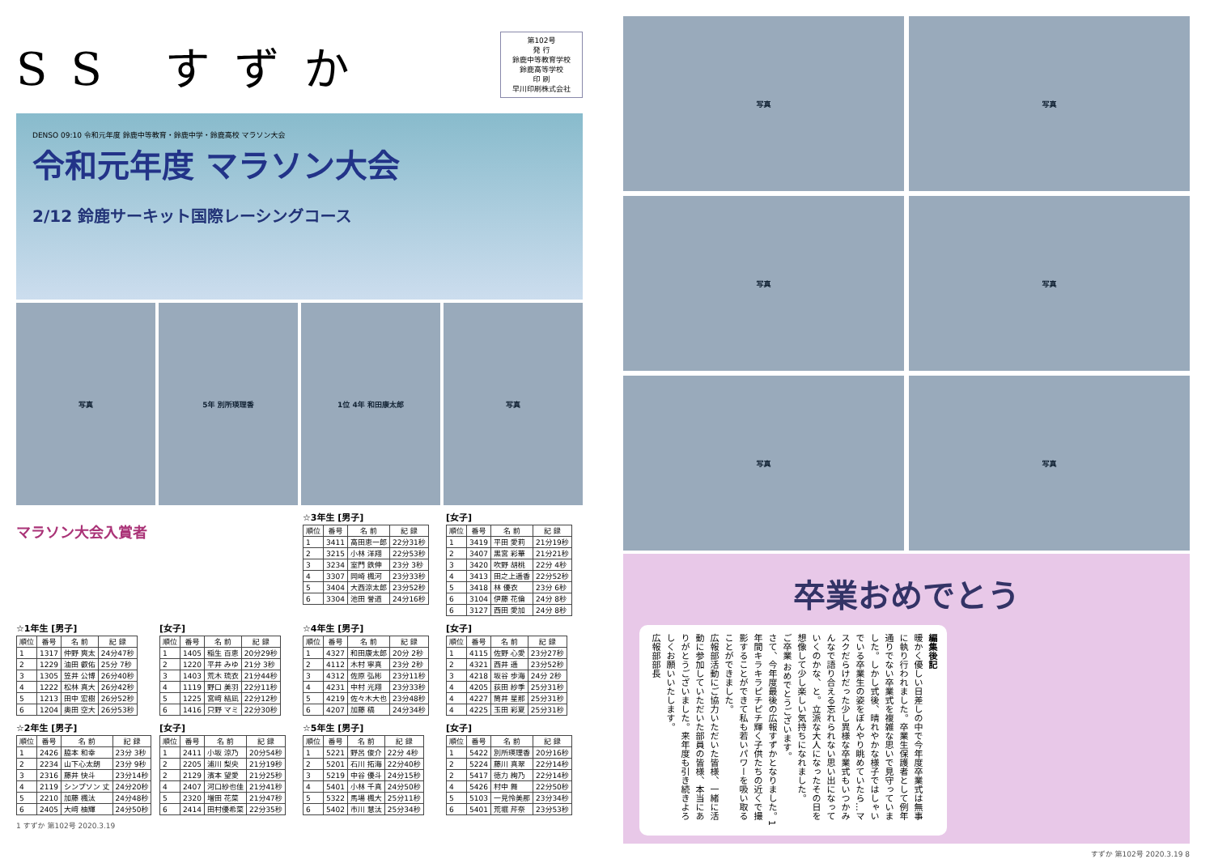SS すずか
第102号
発 行
鈴鹿中等教育学校
鈴鹿高等学校
印 刷
早川印刷株式会社
DENSO 09:10 令和元年度 鈴鹿中等教育・鈴鹿中学・鈴鹿高校 マラソン大会
令和元年度 マラソン大会
2/12 鈴鹿サーキット国際レーシングコース
写真 5年 別所瑛理香 1位 4年 和田康太郎 写真
マラソン大会入賞者
☆3年生 [男子]
| 順位 | 番号 | 名 前 | 記 録 |
| --- | --- | --- | --- |
| 1 | 3411 | 高田恵一郎 | 22分31秒 |
| 2 | 3215 | 小林 洋翔 | 22分53秒 |
| 3 | 3234 | 室門 鉄伸 | 23分 3秒 |
| 4 | 3307 | 岡崎 楓河 | 23分33秒 |
| 5 | 3404 | 大西涼太郎 | 23分52秒 |
| 6 | 3304 | 池田 誉道 | 24分16秒 |
[女子]
| 順位 | 番号 | 名 前 | 記 録 |
| --- | --- | --- | --- |
| 1 | 3419 | 平田 愛莉 | 21分19秒 |
| 2 | 3407 | 黒宮 彩華 | 21分21秒 |
| 3 | 3420 | 吹野 胡桃 | 22分 4秒 |
| 4 | 3413 | 田之上遥香 | 22分52秒 |
| 5 | 3418 | 林 優衣 | 23分 6秒 |
| 6 | 3104 | 伊藤 花倫 | 24分 8秒 |
| 6 | 3127 | 西田 愛加 | 24分 8秒 |
☆1年生 [男子]
| 順位 | 番号 | 名 前 | 記 録 |
| --- | --- | --- | --- |
| 1 | 1317 | 仲野 爽太 | 24分47秒 |
| 2 | 1229 | 油田 叡佑 | 25分 7秒 |
| 3 | 1305 | 笠井 公博 | 26分40秒 |
| 4 | 1222 | 松林 真大 | 26分42秒 |
| 5 | 1213 | 田中 宏樹 | 26分52秒 |
| 6 | 1204 | 奥田 空大 | 26分53秒 |
[女子]
| 順位 | 番号 | 名 前 | 記 録 |
| --- | --- | --- | --- |
| 1 | 1405 | 稲生 百恵 | 20分29秒 |
| 2 | 1220 | 平井 みゆ | 21分 3秒 |
| 3 | 1403 | 荒木 琉衣 | 21分44秒 |
| 4 | 1119 | 野口 美羽 | 22分11秒 |
| 5 | 1225 | 宮﨑 結凪 | 22分12秒 |
| 6 | 1416 | 只野 マミ | 22分30秒 |
☆4年生 [男子]
| 順位 | 番号 | 名 前 | 記 録 |
| --- | --- | --- | --- |
| 1 | 4327 | 和田康太郎 | 20分 2秒 |
| 2 | 4112 | 木村 寧真 | 23分 2秒 |
| 3 | 4312 | 佐原 弘彬 | 23分11秒 |
| 4 | 4231 | 中村 光翔 | 23分33秒 |
| 5 | 4219 | 佐々木大也 | 23分48秒 |
| 6 | 4207 | 加藤 稿 | 24分34秒 |
[女子]
| 順位 | 番号 | 名 前 | 記 録 |
| --- | --- | --- | --- |
| 1 | 4115 | 佐野 心愛 | 23分27秒 |
| 2 | 4321 | 西井 遥 | 23分52秒 |
| 3 | 4218 | 坂谷 歩海 | 24分 2秒 |
| 4 | 4205 | 荻田 紗季 | 25分31秒 |
| 4 | 4227 | 筒井 星那 | 25分31秒 |
| 4 | 4225 | 玉田 彩夏 | 25分31秒 |
☆2年生 [男子]
| 順位 | 番号 | 名 前 | 記 録 |
| --- | --- | --- | --- |
| 1 | 2426 | 脇本 和幸 | 23分 3秒 |
| 2 | 2234 | 山下心太朗 | 23分 9秒 |
| 3 | 2316 | 藤井 快斗 | 23分14秒 |
| 4 | 2119 | シンプソン 丈 | 24分20秒 |
| 5 | 2210 | 加藤 楓汰 | 24分48秒 |
| 6 | 2405 | 大﨑 柚輝 | 24分50秒 |
[女子]
| 順位 | 番号 | 名 前 | 記 録 |
| --- | --- | --- | --- |
| 1 | 2411 | 小坂 涼乃 | 20分54秒 |
| 2 | 2205 | 浦川 梨央 | 21分19秒 |
| 2 | 2129 | 濱本 望愛 | 21分25秒 |
| 4 | 2407 | 河口紗也佳 | 21分41秒 |
| 5 | 2320 | 増田 花菜 | 21分47秒 |
| 6 | 2414 | 田村優希菜 | 22分35秒 |
☆5年生 [男子]
| 順位 | 番号 | 名 前 | 記 録 |
| --- | --- | --- | --- |
| 1 | 5221 | 野呂 俊介 | 22分 4秒 |
| 2 | 5201 | 石川 拓海 | 22分40秒 |
| 3 | 5219 | 中谷 優斗 | 24分15秒 |
| 4 | 5401 | 小林 千真 | 24分50秒 |
| 5 | 5322 | 馬場 楓大 | 25分11秒 |
| 6 | 5402 | 市川 慧汰 | 25分34秒 |
[女子]
| 順位 | 番号 | 名 前 | 記 録 |
| --- | --- | --- | --- |
| 1 | 5422 | 別所瑛理香 | 20分16秒 |
| 2 | 5224 | 藤川 真翠 | 22分14秒 |
| 2 | 5417 | 徳力 絢乃 | 22分14秒 |
| 4 | 5426 | 村中 舞 | 22分50秒 |
| 5 | 5103 | 一見怜美那 | 23分34秒 |
| 6 | 5401 | 荒堀 芹奈 | 23分53秒 |
1 すずか 第102号 2020.3.19
写真
写真
写真
写真
写真
写真
卒業おめでとう
編集後記
暖かく優しい日差しの中で今年度卒業式は無事に執り行われました。卒業生保護者として例年通りでない卒業式を複雑な思いで見守っていました。しかし式後、晴れやかな様子ではしゃいでいる卒業生の姿をぼんやり眺めていたら…マスクだらけだった少し異様な卒業式もいつかみんなで語り合える忘れられない思い出になっていくのかな、と。立派な大人になったその日を想像して少し楽しい気持ちになれました。
ご卒業 おめでとうございます。
さて、今年度最後の広報すずかとなりました。1年間キラキラピチピチ輝く子供たちの近くで撮影することができて私も若いパワーを吸い取ることができました。
広報部活動にご協力いただいた皆様、一緒に活動に参加していただいた部員の皆様、本当にありがとうございました。来年度も引き続きよろしくお願いいたします。
広報部部長
すずか 第102号 2020.3.19 8